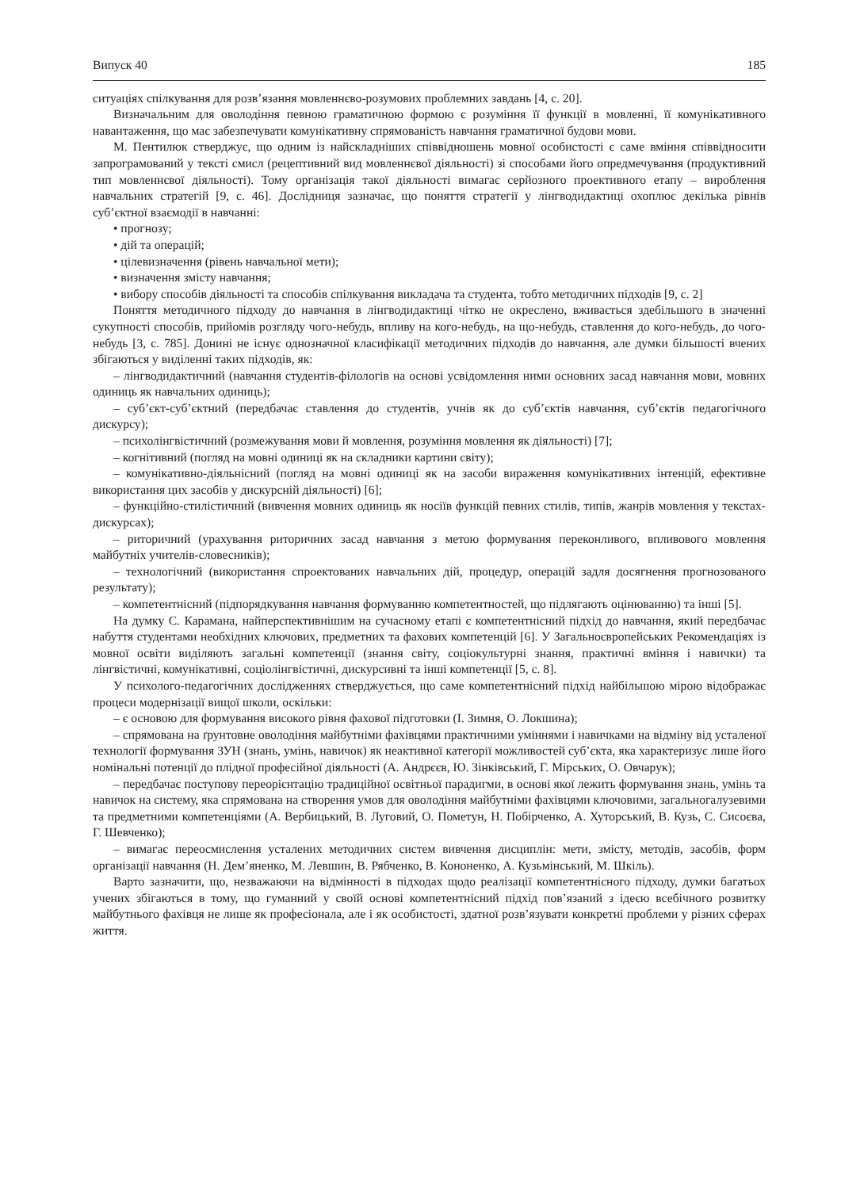Випуск 40 185
ситуаціях спілкування для розв’язання мовленнєво-розумових проблемних завдань [4, с. 20].
Визначальним для оволодіння певною граматичною формою є розуміння її функції в мовленні, її комунікативного навантаження, що має забезпечувати комунікативну спрямованість навчання граматичної будови мови.
М. Пентилюк стверджує, що одним із найскладніших співвідношень мовної особистості є саме вміння співвідносити запрограмований у тексті смисл (рецептивний вид мовленнєвої діяльності) зі способами його опредмечування (продуктивний тип мовленнєвої діяльності). Тому організація такої діяльності вимагає серйозного проективного етапу – вироблення навчальних стратегій [9, с. 46]. Дослідниця зазначає, що поняття стратегії у лінгводидактиці охоплює декілька рівнів суб’єктної взаємодії в навчанні:
• прогнозу;
• дій та операцій;
• цілевизначення (рівень навчальної мети);
• визначення змісту навчання;
• вибору способів діяльності та способів спілкування викладача та студента, тобто методичних підходів [9, с. 2]
Поняття методичного підходу до навчання в лінгводидактиці чітко не окреслено, вживається здебільшого в значенні сукупності способів, прийомів розгляду чого-небудь, впливу на кого-небудь, на що-небудь, ставлення до кого-небудь, до чого-небудь [3, с. 785]. Донині не існує однозначної класифікації методичних підходів до навчання, але думки більшості вчених збігаються у виділенні таких підходів, як:
– лінгводидактичний (навчання студентів-філологів на основі усвідомлення ними основних засад навчання мови, мовних одиниць як навчальних одиниць);
– суб’єкт-суб’єктний (передбачає ставлення до студентів, учнів як до суб’єктів навчання, суб’єктів педагогічного дискурсу);
– психолінгвістичний (розмежування мови й мовлення, розуміння мовлення як діяльності) [7];
– когнітивний (погляд на мовні одиниці як на складники картини світу);
– комунікативно-діяльнісний (погляд на мовні одиниці як на засоби вираження комунікативних інтенцій, ефективне використання цих засобів у дискурсній діяльності) [6];
– функційно-стилістичний (вивчення мовних одиниць як носіїв функцій певних стилів, типів, жанрів мовлення у текстах-дискурсах);
– риторичний (урахування риторичних засад навчання з метою формування переконливого, впливового мовлення майбутніх учителів-словесників);
– технологічний (використання спроектованих навчальних дій, процедур, операцій задля досягнення прогнозованого результату);
– компетентнісний (підпорядкування навчання формуванню компетентностей, що підлягають оцінюванню) та інші [5].
На думку С. Карамана, найперспективнішим на сучасному етапі є компетентнісний підхід до навчання, який передбачає набуття студентами необхідних ключових, предметних та фахових компетенцій [6]. У Загальноєвропейських Рекомендаціях із мовної освіти виділяють загальні компетенції (знання світу, соціокультурні знання, практичні вміння і навички) та лінгвістичні, комунікативні, соціолінгвістичні, дискурсивні та інші компетенції [5, с. 8].
У психолого-педагогічних дослідженнях стверджується, що саме компетентнісний підхід найбільшою мірою відображає процеси модернізації вищої школи, оскільки:
– є основою для формування високого рівня фахової підготовки (І. Зимня, О. Локшина);
– спрямована на ґрунтовне оволодіння майбутніми фахівцями практичними уміннями і навичками на відміну від усталеної технології формування ЗУН (знань, умінь, навичок) як неактивної категорії можливостей суб’єкта, яка характеризує лише його номінальні потенції до плідної професійної діяльності (А. Андрєєв, Ю. Зінківський, Г. Мірських, О. Овчарук);
– передбачає поступову переорієнтацію традиційної освітньої парадигми, в основі якої лежить формування знань, умінь та навичок на систему, яка спрямована на створення умов для оволодіння майбутніми фахівцями ключовими, загальногалузевими та предметними компетенціями (А. Вербицький, В. Луговий, О. Пометун, Н. Побірченко, А. Хуторський, В. Кузь, С. Сисоєва, Г. Шевченко);
– вимагає переосмислення усталених методичних систем вивчення дисциплін: мети, змісту, методів, засобів, форм організації навчання (Н. Дем’яненко, М. Левшин, В. Рябченко, В. Кононенко, А. Кузьмінський, М. Шкіль).
Варто зазначити, що, незважаючи на відмінності в підходах щодо реалізації компетентнісного підходу, думки багатьох учених збігаються в тому, що гуманний у своїй основі компетентнісний підхід пов’язаний з ідеєю всебічного розвитку майбутнього фахівця не лише як професіонала, але і як особистості, здатної розв’язувати конкретні проблеми у різних сферах життя.